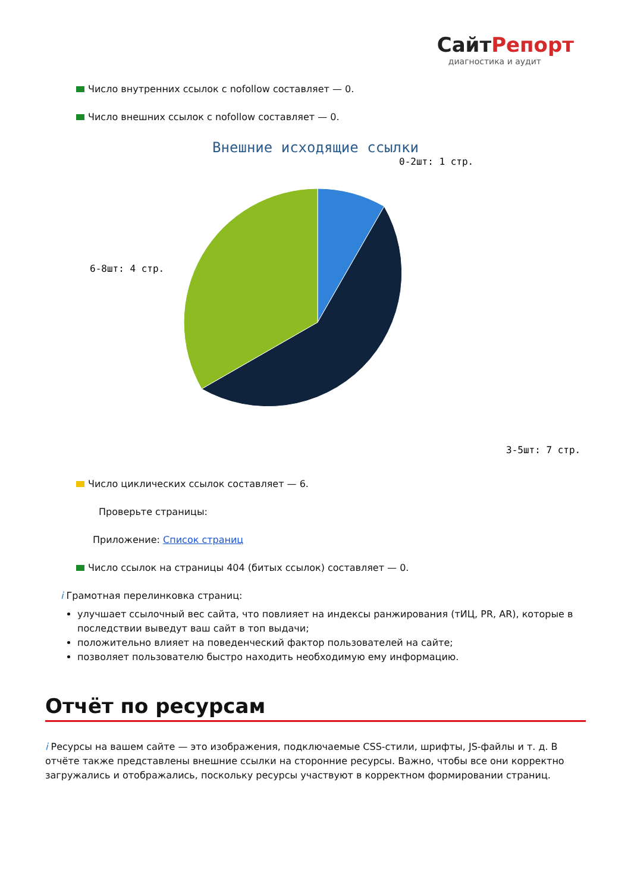СайтРепорт
диагностика и аудит
Число внутренних ссылок с nofollow составляет — 0.
Число внешних ссылок с nofollow составляет — 0.
Внешние исходящие ссылки
0-2шт: 1 стр.
6-8шт: 4 стр.
3-5шт: 7 стр.
Число циклических ссылок составляет — 6.
Проверьте страницы:
Приложение: Список страниц
Число ссылок на страницы 404 (битых ссылок) составляет — 0.
i Грамотная перелинковка страниц:
улучшает ссылочный вес сайта, что повлияет на индексы ранжирования (тИЦ, PR, AR), которые в последствии выведут ваш сайт в топ выдачи;
положительно влияет на поведенческий фактор пользователей на сайте;
позволяет пользователю быстро находить необходимую ему информацию.
Отчёт по ресурсам
i Ресурсы на вашем сайте — это изображения, подключаемые CSS-стили, шрифты, JS-файлы и т. д. В отчёте также представлены внешние ссылки на сторонние ресурсы. Важно, чтобы все они корректно загружались и отображались, поскольку ресурсы участвуют в корректном формировании страниц.